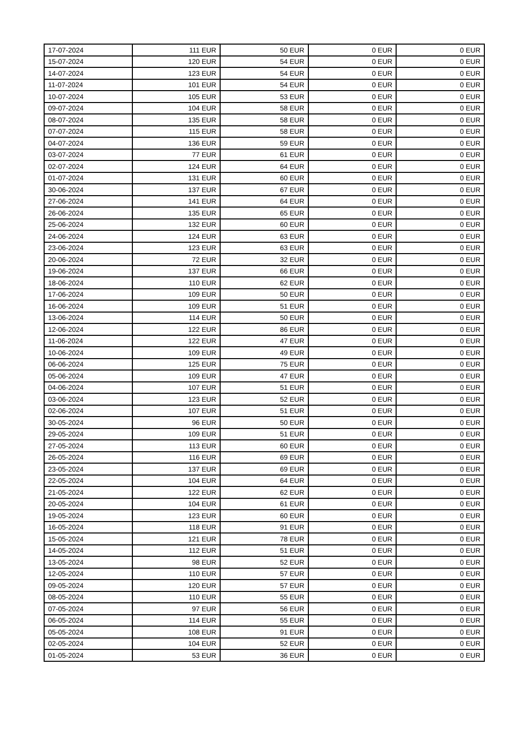| 17-07-2024 | 111 EUR | 50 EUR | 0 EUR | 0 EUR |
| 15-07-2024 | 120 EUR | 54 EUR | 0 EUR | 0 EUR |
| 14-07-2024 | 123 EUR | 54 EUR | 0 EUR | 0 EUR |
| 11-07-2024 | 101 EUR | 54 EUR | 0 EUR | 0 EUR |
| 10-07-2024 | 105 EUR | 53 EUR | 0 EUR | 0 EUR |
| 09-07-2024 | 104 EUR | 58 EUR | 0 EUR | 0 EUR |
| 08-07-2024 | 135 EUR | 58 EUR | 0 EUR | 0 EUR |
| 07-07-2024 | 115 EUR | 58 EUR | 0 EUR | 0 EUR |
| 04-07-2024 | 136 EUR | 59 EUR | 0 EUR | 0 EUR |
| 03-07-2024 | 77 EUR | 61 EUR | 0 EUR | 0 EUR |
| 02-07-2024 | 124 EUR | 64 EUR | 0 EUR | 0 EUR |
| 01-07-2024 | 131 EUR | 60 EUR | 0 EUR | 0 EUR |
| 30-06-2024 | 137 EUR | 67 EUR | 0 EUR | 0 EUR |
| 27-06-2024 | 141 EUR | 64 EUR | 0 EUR | 0 EUR |
| 26-06-2024 | 135 EUR | 65 EUR | 0 EUR | 0 EUR |
| 25-06-2024 | 132 EUR | 60 EUR | 0 EUR | 0 EUR |
| 24-06-2024 | 124 EUR | 63 EUR | 0 EUR | 0 EUR |
| 23-06-2024 | 123 EUR | 63 EUR | 0 EUR | 0 EUR |
| 20-06-2024 | 72 EUR | 32 EUR | 0 EUR | 0 EUR |
| 19-06-2024 | 137 EUR | 66 EUR | 0 EUR | 0 EUR |
| 18-06-2024 | 110 EUR | 62 EUR | 0 EUR | 0 EUR |
| 17-06-2024 | 109 EUR | 50 EUR | 0 EUR | 0 EUR |
| 16-06-2024 | 109 EUR | 51 EUR | 0 EUR | 0 EUR |
| 13-06-2024 | 114 EUR | 50 EUR | 0 EUR | 0 EUR |
| 12-06-2024 | 122 EUR | 86 EUR | 0 EUR | 0 EUR |
| 11-06-2024 | 122 EUR | 47 EUR | 0 EUR | 0 EUR |
| 10-06-2024 | 109 EUR | 49 EUR | 0 EUR | 0 EUR |
| 06-06-2024 | 125 EUR | 75 EUR | 0 EUR | 0 EUR |
| 05-06-2024 | 109 EUR | 47 EUR | 0 EUR | 0 EUR |
| 04-06-2024 | 107 EUR | 51 EUR | 0 EUR | 0 EUR |
| 03-06-2024 | 123 EUR | 52 EUR | 0 EUR | 0 EUR |
| 02-06-2024 | 107 EUR | 51 EUR | 0 EUR | 0 EUR |
| 30-05-2024 | 96 EUR | 50 EUR | 0 EUR | 0 EUR |
| 29-05-2024 | 109 EUR | 51 EUR | 0 EUR | 0 EUR |
| 27-05-2024 | 113 EUR | 60 EUR | 0 EUR | 0 EUR |
| 26-05-2024 | 116 EUR | 69 EUR | 0 EUR | 0 EUR |
| 23-05-2024 | 137 EUR | 69 EUR | 0 EUR | 0 EUR |
| 22-05-2024 | 104 EUR | 64 EUR | 0 EUR | 0 EUR |
| 21-05-2024 | 122 EUR | 62 EUR | 0 EUR | 0 EUR |
| 20-05-2024 | 104 EUR | 61 EUR | 0 EUR | 0 EUR |
| 19-05-2024 | 123 EUR | 60 EUR | 0 EUR | 0 EUR |
| 16-05-2024 | 118 EUR | 91 EUR | 0 EUR | 0 EUR |
| 15-05-2024 | 121 EUR | 78 EUR | 0 EUR | 0 EUR |
| 14-05-2024 | 112 EUR | 51 EUR | 0 EUR | 0 EUR |
| 13-05-2024 | 98 EUR | 52 EUR | 0 EUR | 0 EUR |
| 12-05-2024 | 110 EUR | 57 EUR | 0 EUR | 0 EUR |
| 09-05-2024 | 120 EUR | 57 EUR | 0 EUR | 0 EUR |
| 08-05-2024 | 110 EUR | 55 EUR | 0 EUR | 0 EUR |
| 07-05-2024 | 97 EUR | 56 EUR | 0 EUR | 0 EUR |
| 06-05-2024 | 114 EUR | 55 EUR | 0 EUR | 0 EUR |
| 05-05-2024 | 108 EUR | 91 EUR | 0 EUR | 0 EUR |
| 02-05-2024 | 104 EUR | 52 EUR | 0 EUR | 0 EUR |
| 01-05-2024 | 53 EUR | 36 EUR | 0 EUR | 0 EUR |